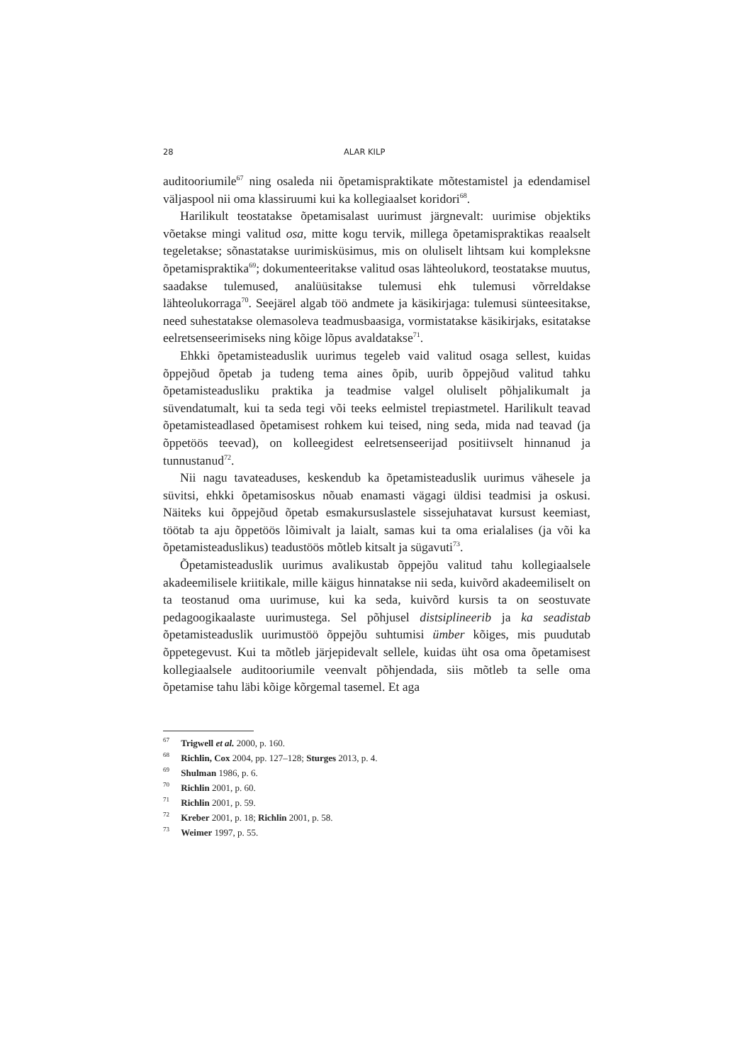28 ALAR KILP
auditooriumile<sup>67</sup> ning osaleda nii õpetamispraktikate mõtestamistel ja edendamisel väljaspool nii oma klassiruumi kui ka kollegiaalset koridori<sup>68</sup>.
Harilikult teostatakse õpetamisalast uurimust järgnevalt: uurimise objektiks võetakse mingi valitud osa, mitte kogu tervik, millega õpetamispraktikas reaalselt tegeletakse; sõnastatakse uurimisküsimus, mis on oluliselt lihtsam kui kompleksne õpetamispraktika<sup>69</sup>; dokumenteeritakse valitud osas lähteolukord, teostatakse muutus, saadakse tulemused, analüüsitakse tulemusi ehk tulemusi võrreldakse lähteolukorraga<sup>70</sup>. Seejärel algab töö andmete ja käsikirjaga: tulemusi sünteesitakse, need suhestatakse olemasoleva teadmusbaasiga, vormistatakse käsikirjaks, esitatakse eelretsenseerimiseks ning kõige lõpus avaldatakse<sup>71</sup>.
Ehkki õpetamisteaduslik uurimus tegeleb vaid valitud osaga sellest, kuidas õppejõud õpetab ja tudeng tema aines õpib, uurib õppejõud valitud tahku õpetamisteadusliku praktika ja teadmise valgel oluliselt põhjalikumalt ja süvendatumalt, kui ta seda tegi või teeks eelmistel trepiastmetel. Harilikult teavad õpetamisteadlased õpetamisest rohkem kui teised, ning seda, mida nad teavad (ja õppetöös teevad), on kolleegidest eelretsenseerijad positiivselt hinnanud ja tunnustanud<sup>72</sup>.
Nii nagu tavateaduses, keskendub ka õpetamisteaduslik uurimus vähesele ja süvitsi, ehkki õpetamisoskus nõuab enamasti vägagi üldisi teadmisi ja oskusi. Näiteks kui õppejõud õpetab esmakursuslastele sissejuhatavat kursust keemiast, töötab ta aju õppetöös lõimivalt ja laialt, samas kui ta oma erialalises (ja või ka õpetamisteaduslikus) teadustöös mõtleb kitsalt ja sügavuti<sup>73</sup>.
Õpetamisteaduslik uurimus avalikustab õppejõu valitud tahu kollegiaalsele akadeemilisele kriitikale, mille käigus hinnatakse nii seda, kuivõrd akadeemiliselt on ta teostanud oma uurimuse, kui ka seda, kuivõrd kursis ta on seostuvate pedagoogikaalaste uurimustega. Sel põhjusel distsiplineerib ja ka seadistab õpetamisteaduslik uurimustöö õppejõu suhtumisi ümber kõiges, mis puudutab õppetegevust. Kui ta mõtleb järjepidevalt sellele, kuidas üht osa oma õpetamisest kollegiaalsele auditooriumile veenvalt põhjendada, siis mõtleb ta selle oma õpetamise tahu läbi kõige kõrgemal tasemel. Et aga
<sup>67</sup> Trigwell et al. 2000, p. 160.
<sup>68</sup> Richlin, Cox 2004, pp. 127–128; Sturges 2013, p. 4.
<sup>69</sup> Shulman 1986, p. 6.
<sup>70</sup> Richlin 2001, p. 60.
<sup>71</sup> Richlin 2001, p. 59.
<sup>72</sup> Kreber 2001, p. 18; Richlin 2001, p. 58.
<sup>73</sup> Weimer 1997, p. 55.